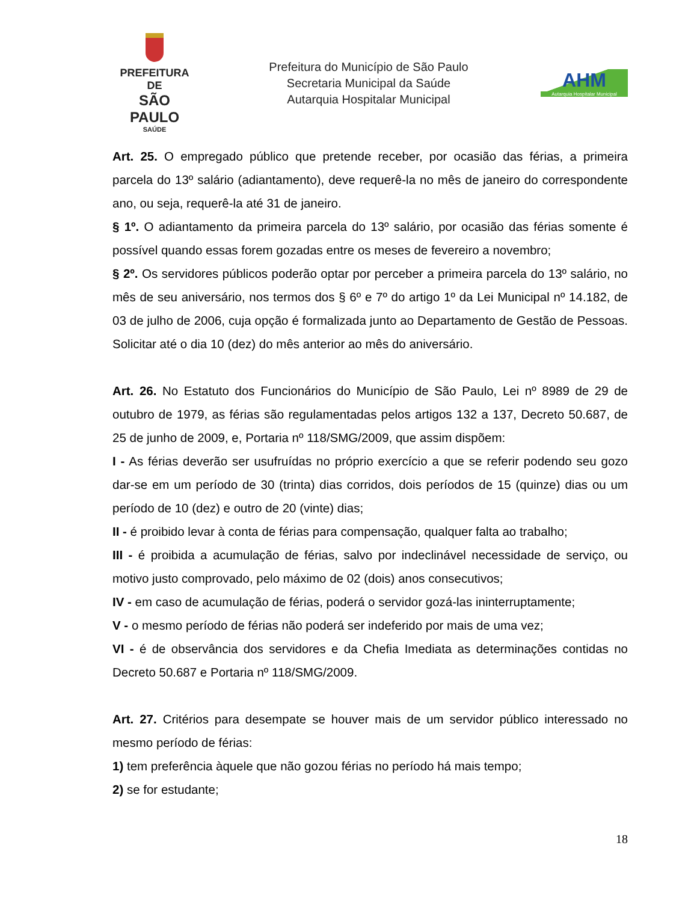PREFEITURA DE
SÃO PAULO
SAÚDE
Prefeitura do Município de São Paulo
Secretaria Municipal da Saúde
Autarquia Hospitalar Municipal
AHM
Autarquia Hospitalar Municipal
Art. 25. O empregado público que pretende receber, por ocasião das férias, a primeira parcela do 13º salário (adiantamento), deve requerê-la no mês de janeiro do correspondente ano, ou seja, requerê-la até 31 de janeiro.
§ 1º. O adiantamento da primeira parcela do 13º salário, por ocasião das férias somente é possível quando essas forem gozadas entre os meses de fevereiro a novembro;
§ 2º. Os servidores públicos poderão optar por perceber a primeira parcela do 13º salário, no mês de seu aniversário, nos termos dos § 6º e 7º do artigo 1º da Lei Municipal nº 14.182, de 03 de julho de 2006, cuja opção é formalizada junto ao Departamento de Gestão de Pessoas. Solicitar até o dia 10 (dez) do mês anterior ao mês do aniversário.
Art. 26. No Estatuto dos Funcionários do Município de São Paulo, Lei nº 8989 de 29 de outubro de 1979, as férias são regulamentadas pelos artigos 132 a 137, Decreto 50.687, de 25 de junho de 2009, e, Portaria nº 118/SMG/2009, que assim dispõem:
I - As férias deverão ser usufruídas no próprio exercício a que se referir podendo seu gozo dar-se em um período de 30 (trinta) dias corridos, dois períodos de 15 (quinze) dias ou um período de 10 (dez) e outro de 20 (vinte) dias;
II - é proibido levar à conta de férias para compensação, qualquer falta ao trabalho;
III - é proibida a acumulação de férias, salvo por indeclinável necessidade de serviço, ou motivo justo comprovado, pelo máximo de 02 (dois) anos consecutivos;
IV - em caso de acumulação de férias, poderá o servidor gozá-las ininterruptamente;
V - o mesmo período de férias não poderá ser indeferido por mais de uma vez;
VI - é de observância dos servidores e da Chefia Imediata as determinações contidas no Decreto 50.687 e Portaria nº 118/SMG/2009.
Art. 27. Critérios para desempate se houver mais de um servidor público interessado no mesmo período de férias:
1) tem preferência àquele que não gozou férias no período há mais tempo;
2) se for estudante;
18